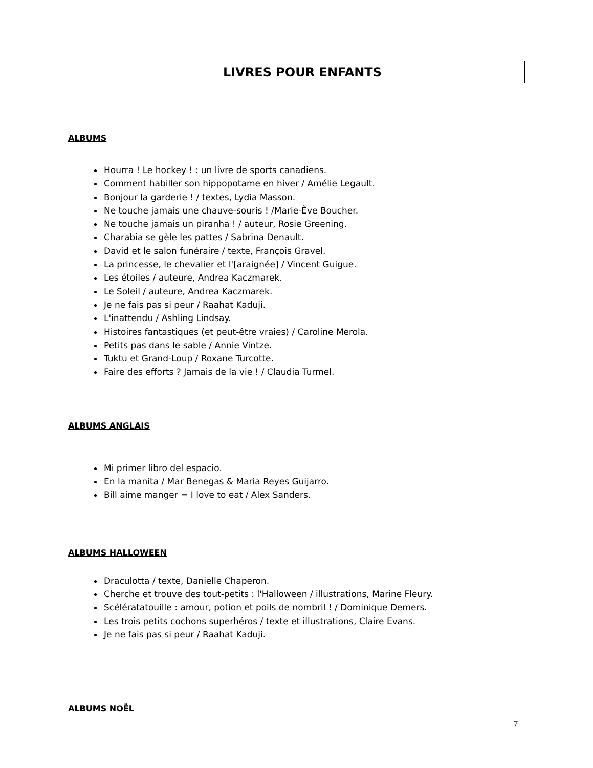LIVRES POUR ENFANTS
ALBUMS
Hourra ! Le hockey ! : un livre de sports canadiens.
Comment habiller son hippopotame en hiver / Amélie Legault.
Bonjour la garderie ! / textes, Lydia Masson.
Ne touche jamais une chauve-souris ! /Marie-Ève Boucher.
Ne touche jamais un piranha ! / auteur, Rosie Greening.
Charabia se gèle les pattes / Sabrina Denault.
David et le salon funéraire / texte, François Gravel.
La princesse, le chevalier et l'[araignée] / Vincent Guigue.
Les étoiles / auteure, Andrea Kaczmarek.
Le Soleil / auteure, Andrea Kaczmarek.
Je ne fais pas si peur / Raahat Kaduji.
L'inattendu / Ashling Lindsay.
Histoires fantastiques (et peut-être vraies) / Caroline Merola.
Petits pas dans le sable / Annie Vintze.
Tuktu et Grand-Loup / Roxane Turcotte.
Faire des efforts ? Jamais de la vie ! / Claudia Turmel.
ALBUMS ANGLAIS
Mi primer libro del espacio.
En la manita / Mar Benegas & Maria Reyes Guijarro.
Bill aime manger = I love to eat / Alex Sanders.
ALBUMS HALLOWEEN
Draculotta / texte, Danielle Chaperon.
Cherche et trouve des tout-petits : l'Halloween / illustrations, Marine Fleury.
Scélératatouille : amour, potion et poils de nombril ! / Dominique Demers.
Les trois petits cochons superhéros / texte et illustrations, Claire Evans.
Je ne fais pas si peur / Raahat Kaduji.
ALBUMS NOËL
7